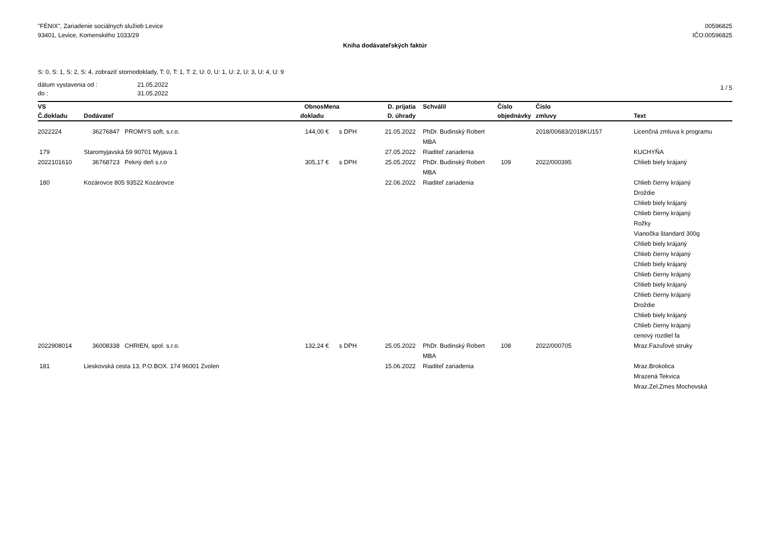"FÉNIX", Zariadenie sociálnych služieb Levice
93401, Levice, Komenského 1033/29
00596825
IČO:00596825
Kniha dodávateľských faktúr
S: 0, S: 1, S: 2, S: 4, zobraziť stornodoklady, T: 0, T: 1, T: 2, U: 0, U: 1, U: 2, U: 3, U: 4, U: 9
dátum vystavenia od :
do :
21.05.2022
31.05.2022
1 / 5
| VS | | Obnos | Mena | | D. prijatia | Schválil | Číslo | Číslo | |
| --- | --- | --- | --- | --- | --- | --- | --- | --- | --- |
| Č.dokladu | Dodávateľ | dokladu | | | D. úhrady | | objednávky | zmluvy | Text |
| 2022224 | 36276847 PROMYS soft, s.r.o. | 144,00 | € | s DPH | 21.05.2022 | PhDr. Budinský Robert MBA | | 2018/00683/2018KU157 | Licenčná zmluva k programu |
| 179 | Staromyjavská 59 90701 Myjava 1 | | | | 27.05.2022 | Riaditeľ zariadenia | | | KUCHYŇA |
| 2022101610 | 36768723 Pekný deň s.r.o | 305,17 | € | s DPH | 25.05.2022 | PhDr. Budinský Robert MBA | 109 | 2022/000395 | Chlieb biely krájaný |
| 180 | Kozárovce 805 93522 Kozárovce | | | | 22.06.2022 | Riaditeľ zariadenia | | | Chlieb čierny krájaný Droždie Chlieb biely krájaný Chlieb čierny krájaný Rožky Vianočka štandard 300g Chlieb biely krájaný Chlieb čierny krájaný Chlieb biely krájaný Chlieb čierny krájaný Chlieb biely krájaný Chlieb čierny krájaný Droždie Chlieb biely krájaný Chlieb čierny krájaný cenový rozdiel fa |
| 2022908014 | 36008338 CHRIEN, spol. s.r.o. | 132,24 | € | s DPH | 25.05.2022 | PhDr. Budinský Robert MBA | 108 | 2022/000705 | Mraz.Fazuľové struky |
| 181 | Lieskovská cesta 13, P.O.BOX. 174 96001 Zvolen | | | | 15.06.2022 | Riaditeľ zariadenia | | | Mraz.Brokolica Mrazená Tekvica Mraz.Zel.Zmes Mochovská |